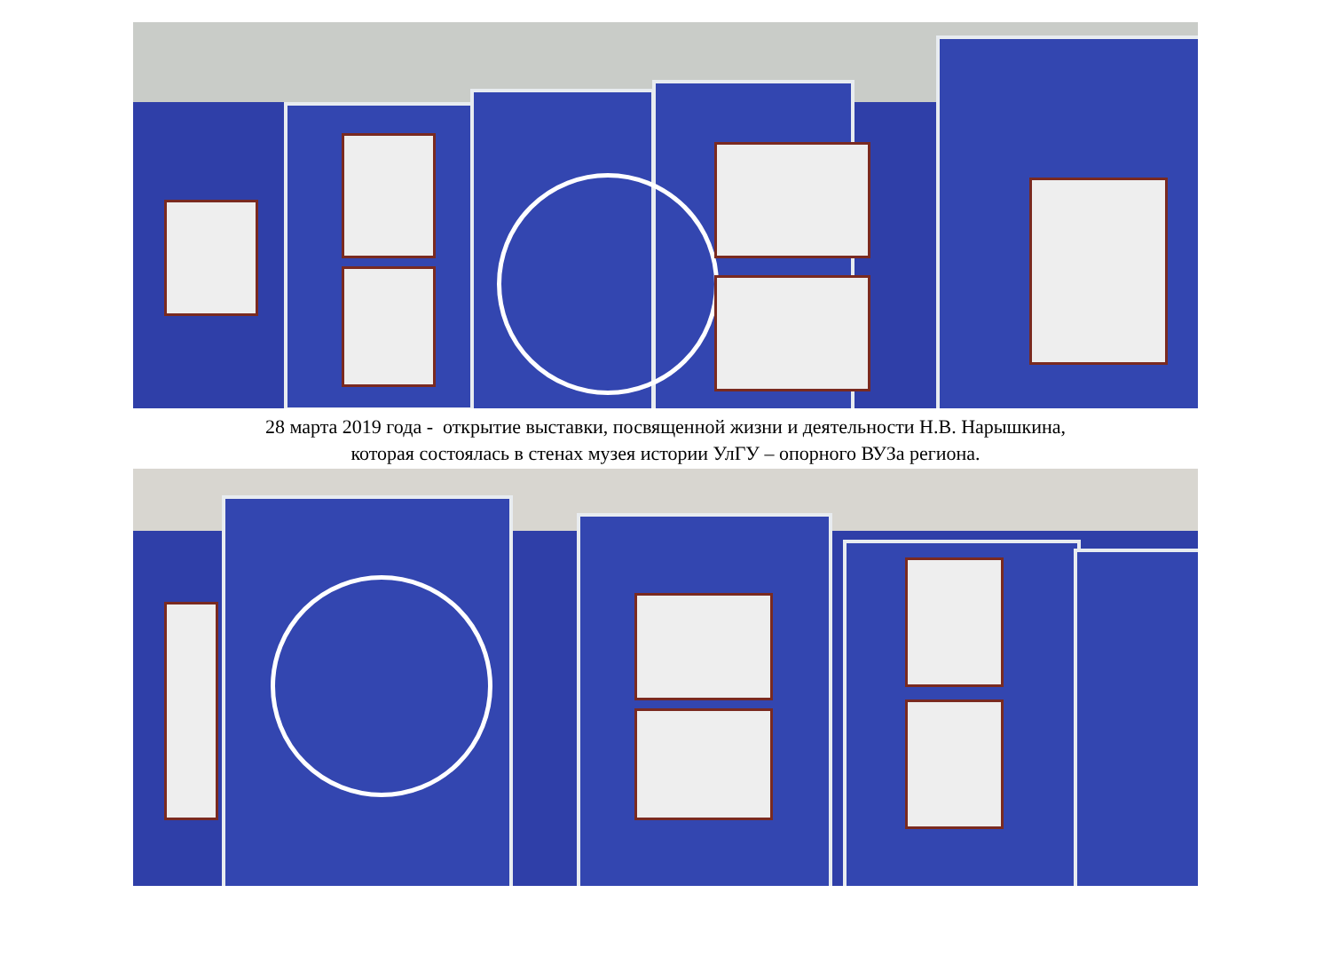28 марта 2019 года - открытие выставки, посвященной жизни и деятельности Н.В. Нарышкина,
которая состоялась в стенах музея истории УлГУ – опорного ВУЗа региона.